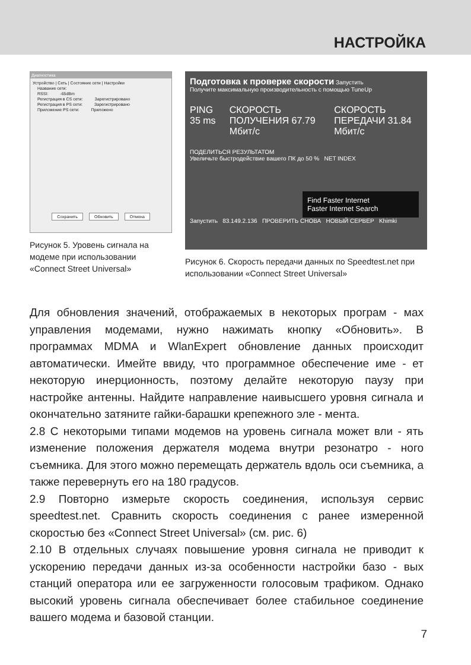НАСТРОЙКА
Диагностика
Устройство | Сеть | Состояние сети | Настройки
Название сети:
RSSI: -65dBm
Регистрация в CS сети: Зарегистрировано
Регистрация в PS сети: Зарегистрировано
Приложение PS сети: Приложено
Сохранить Обновить Отмена
Рисунок 5. Уровень сигнала на модеме при использовании «Connect Street Universal»
Подготовка к проверке скорости Запустить
Получите максимальную производительность с помощью TuneUp
PING 35 ms СКОРОСТЬ ПОЛУЧЕНИЯ 67.79 Мбит/с СКОРОСТЬ ПЕРЕДАЧИ 31.84 Мбит/с
ПОДЕЛИТЬСЯ РЕЗУЛЬТАТОМ
Увеличьте быстродействие вашего ПК до 50 % NET INDEX
Find Faster Internet
Faster Internet Search
Запустить 83.149.2.136 ПРОВЕРИТЬ СНОВА НОВЫЙ СЕРВЕР Khimki
Рисунок 6. Скорость передачи данных по Speedtest.net при использовании «Connect Street Universal»
Для обновления значений, отображаемых в некоторых програм - мах управления модемами, нужно нажимать кнопку «Обновить». В программах MDMA и WlanExpert обновление данных происходит автоматически. Имейте ввиду, что программное обеспечение име - ет некоторую инерционность, поэтому делайте некоторую паузу при настройке антенны. Найдите направление наивысшего уровня сигнала и окончательно затяните гайки-барашки крепежного эле - мента.
2.8 С некоторыми типами модемов на уровень сигнала может вли - ять изменение положения держателя модема внутри резонатро - ного съемника. Для этого можно перемещать держатель вдоль оси съемника, а также перевернуть его на 180 градусов.
2.9 Повторно измерьте скорость соединения, используя сервис speedtest.net. Сравнить скорость соединения с ранее измеренной скоростью без «Connect Street Universal» (см. рис. 6)
2.10 В отдельных случаях повышение уровня сигнала не приводит к ускорению передачи данных из-за особенности настройки базо - вых станций оператора или ее загруженности голосовым трафиком. Однако высокий уровень сигнала обеспечивает более стабильное соединение вашего модема и базовой станции.
7